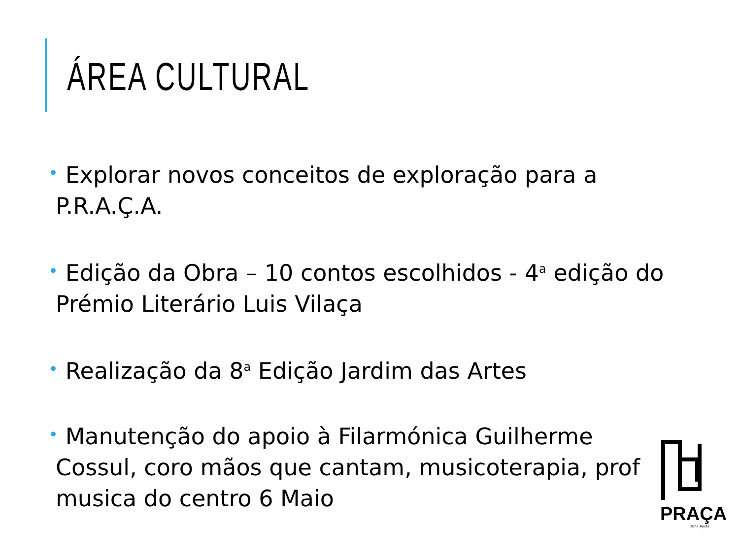ÁREA CULTURAL
• Explorar novos conceitos de exploração para a P.R.A.Ç.A.
• Edição da Obra – 10 contos escolhidos - 4<sup>a</sup> edição do Prémio Literário Luis Vilaça
• Realização da 8<sup>a</sup> Edição Jardim das Artes
• Manutenção do apoio à Filarmónica Guilherme Cossul, coro mãos que cantam, musicoterapia, prof musica do centro 6 Maio
PRAÇA
Dona Ajuda